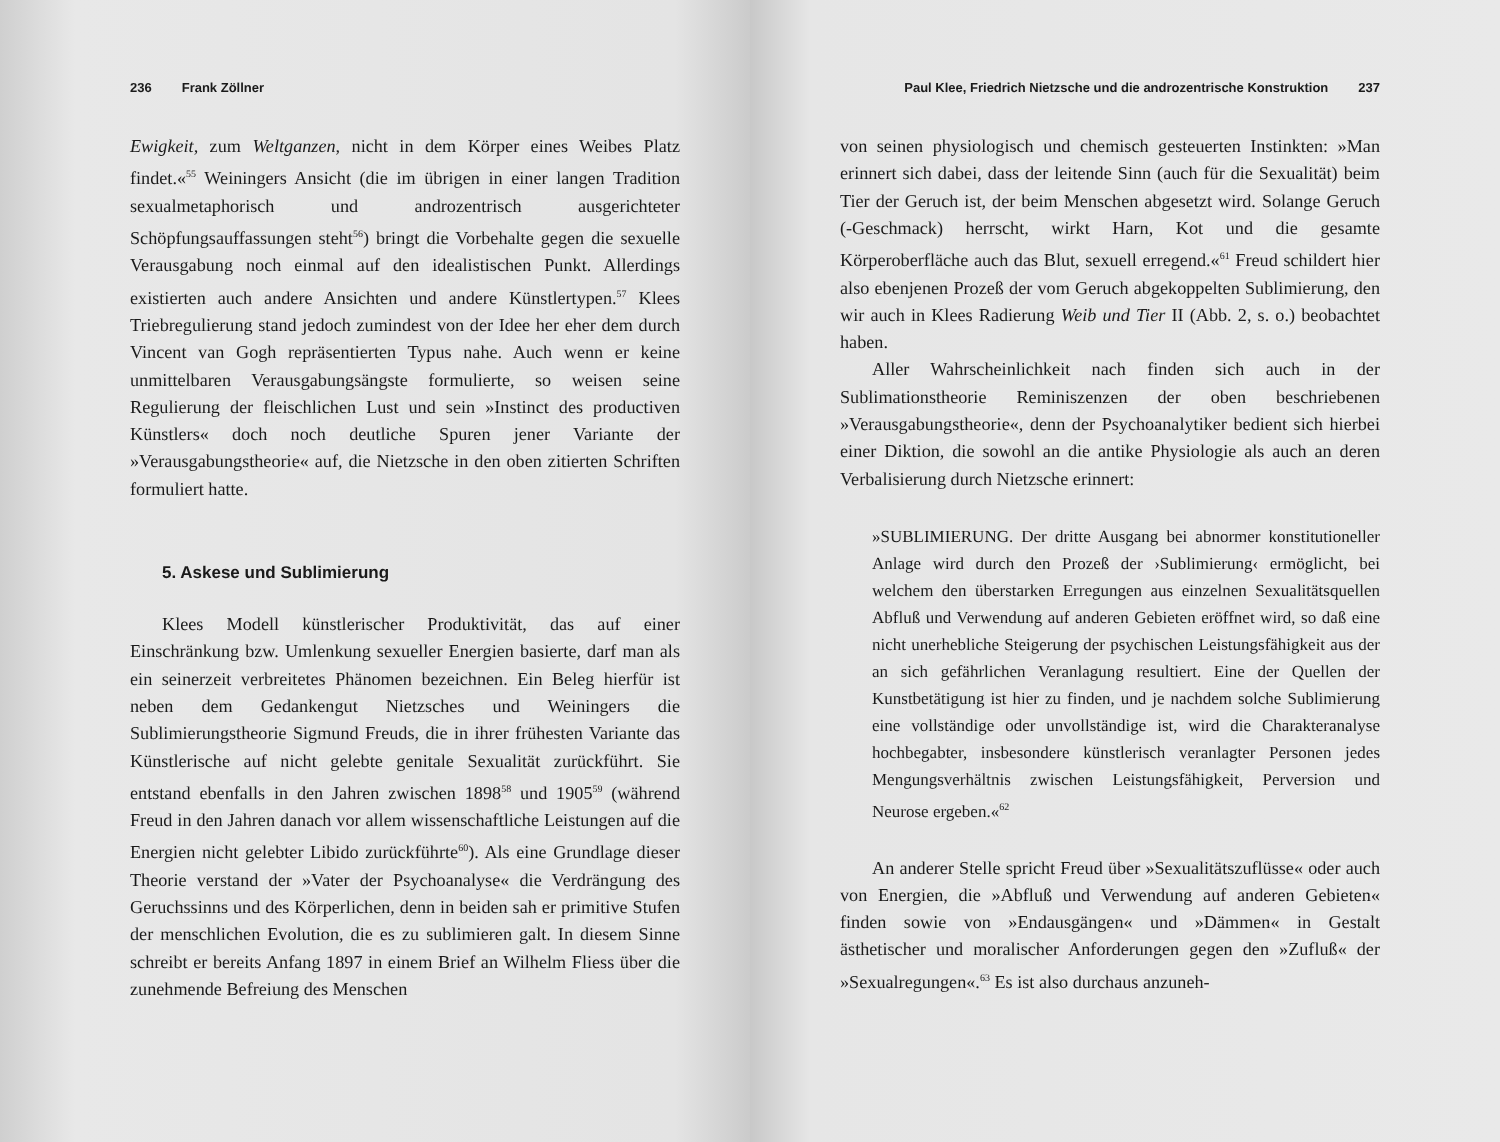236 Frank Zöllner
Ewigkeit, zum Weltganzen, nicht in dem Körper eines Weibes Platz findet.«<sup>55</sup> Weiningers Ansicht (die im übrigen in einer langen Tradition sexualmetaphorisch und androzentrisch ausgerichteter Schöpfungsauffassungen steht<sup>56</sup>) bringt die Vorbehalte gegen die sexuelle Verausgabung noch einmal auf den idealistischen Punkt. Allerdings existierten auch andere Ansichten und andere Künstlertypen.<sup>57</sup> Klees Triebregulierung stand jedoch zumindest von der Idee her eher dem durch Vincent van Gogh repräsentierten Typus nahe. Auch wenn er keine unmittelbaren Verausgabungsängste formulierte, so weisen seine Regulierung der fleischlichen Lust und sein »Instinct des productiven Künstlers« doch noch deutliche Spuren jener Variante der »Verausgabungstheorie« auf, die Nietzsche in den oben zitierten Schriften formuliert hatte.
5. Askese und Sublimierung
Klees Modell künstlerischer Produktivität, das auf einer Einschränkung bzw. Umlenkung sexueller Energien basierte, darf man als ein seinerzeit verbreitetes Phänomen bezeichnen. Ein Beleg hierfür ist neben dem Gedankengut Nietzsches und Weiningers die Sublimierungstheorie Sigmund Freuds, die in ihrer frühesten Variante das Künstlerische auf nicht gelebte genitale Sexualität zurückführt. Sie entstand ebenfalls in den Jahren zwischen 1898<sup>58</sup> und 1905<sup>59</sup> (während Freud in den Jahren danach vor allem wissenschaftliche Leistungen auf die Energien nicht gelebter Libido zurückführte<sup>60</sup>). Als eine Grundlage dieser Theorie verstand der »Vater der Psychoanalyse« die Verdrängung des Geruchssinns und des Körperlichen, denn in beiden sah er primitive Stufen der menschlichen Evolution, die es zu sublimieren galt. In diesem Sinne schreibt er bereits Anfang 1897 in einem Brief an Wilhelm Fliess über die zunehmende Befreiung des Menschen
Paul Klee, Friedrich Nietzsche und die androzentrische Konstruktion 237
von seinen physiologisch und chemisch gesteuerten Instinkten: »Man erinnert sich dabei, dass der leitende Sinn (auch für die Sexualität) beim Tier der Geruch ist, der beim Menschen abgesetzt wird. Solange Geruch (-Geschmack) herrscht, wirkt Harn, Kot und die gesamte Körperoberfläche auch das Blut, sexuell erregend.«<sup>61</sup> Freud schildert hier also ebenjenen Prozeß der vom Geruch abgekoppelten Sublimierung, den wir auch in Klees Radierung Weib und Tier II (Abb. 2, s. o.) beobachtet haben.
Aller Wahrscheinlichkeit nach finden sich auch in der Sublimationstheorie Reminiszenzen der oben beschriebenen »Verausgabungstheorie«, denn der Psychoanalytiker bedient sich hierbei einer Diktion, die sowohl an die antike Physiologie als auch an deren Verbalisierung durch Nietzsche erinnert:
»SUBLIMIERUNG. Der dritte Ausgang bei abnormer konstitutioneller Anlage wird durch den Prozeß der ›Sublimierung‹ ermöglicht, bei welchem den überstarken Erregungen aus einzelnen Sexualitätsquellen Abfluß und Verwendung auf anderen Gebieten eröffnet wird, so daß eine nicht unerhebliche Steigerung der psychischen Leistungsfähigkeit aus der an sich gefährlichen Veranlagung resultiert. Eine der Quellen der Kunstbetätigung ist hier zu finden, und je nachdem solche Sublimierung eine vollständige oder unvollständige ist, wird die Charakteranalyse hochbegabter, insbesondere künstlerisch veranlagter Personen jedes Mengungsverhältnis zwischen Leistungsfähigkeit, Perversion und Neurose ergeben.«<sup>62</sup>
An anderer Stelle spricht Freud über »Sexualitätszuflüsse« oder auch von Energien, die »Abfluß und Verwendung auf anderen Gebieten« finden sowie von »Endausgängen« und »Dämmen« in Gestalt ästhetischer und moralischer Anforderungen gegen den »Zufluß« der »Sexualregungen«.<sup>63</sup> Es ist also durchaus anzuneh-